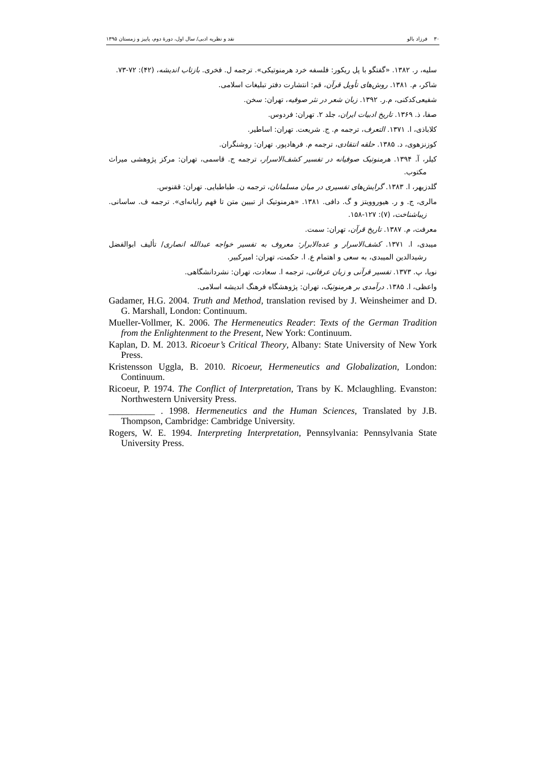۳۰ فرزاد بالو نقد و نظریه ادبی/ سال اول، دورهٔ دوم، پاییز و زمستان ۱۳۹۵
سلیه، ر. ۱۳۸۲. «گفتگو با پل ریکور: فلسفه خرد هرمنوتیکی». ترجمه ل. فخری. بازتاب اندیشه، (۴۲): ۷۲-۷۳.
شاکر، م. ۱۳۸۱. روش‌های تأویل قرآن، قم: انتشارت دفتر تبلیغات اسلامی.
شفیعی‌کدکنی، م.ر. ۱۳۹۲. زبان شعر در نثر صوفیه، تهران: سخن.
صفا، ذ. ۱۳۶۹. تاریخ ادبیات ایران، جلد ۲. تهران: فردوس.
کلاباذی، ا. ۱۳۷۱. التعرف، ترجمه م. ج. شریعت. تهران: اساطیر.
کوزنزهوی، د. ۱۳۸۵. حلقه انتقادی، ترجمه م. فرهادپور. تهران: روشنگران.
کیلر، آ. ۱۳۹۴. هرمنوتیک صوفیانه در تفسیر کشف‌الاسرار، ترجمه ج. قاسمی، تهران: مرکز پژوهشی میراث مکتوب.
گلدزیهر، ا. ۱۳۸۳. گرایش‌های تفسیری در میان مسلمانان، ترجمه ن. طباطبایی. تهران: ققنوس.
مالری، ج. و ر. هیوروویتز و گ. دافی. ۱۳۸۱. «هرمنوتیک از تبیین متن تا فهم رایانه‌ای». ترجمه ف. ساسانی. زیباشناخت، (۷): ۱۲۷-۱۵۸.
معرفت، م. ۱۳۸۷. تاریخ قرآن، تهران: سمت.
میبدی، ا. ۱۳۷۱. کشف‌الاسرار و عده‌الابرار: معروف به تفسیر خواجه عبدالله انصاری/ تألیف ابوالفضل رشیدالدین المیبدی، به سعی و اهتمام ع. ا. حکمت، تهران: امیرکبیر.
نویا، پ. ۱۳۷۳. تفسیر قرآنی و زبان عرفانی، ترجمه ا. سعادت، تهران: نشردانشگاهی.
واعظی، ا. ۱۳۸۵. درآمدی بر هرمنوتیک، تهران: پژوهشگاه فرهنگ اندیشه اسلامی.
Gadamer, H.G. 2004. Truth and Method, translation revised by J. Weinsheimer and D. G. Marshall, London: Continuum.
Mueller-Vollmer, K. 2006. The Hermeneutics Reader: Texts of the German Tradition from the Enlightenment to the Present, New York: Continuum.
Kaplan, D. M. 2013. Ricoeur’s Critical Theory, Albany: State University of New York Press.
Kristensson Uggla, B. 2010. Ricoeur, Hermeneutics and Globalization, London: Continuum.
Ricoeur, P. 1974. The Conflict of Interpretation, Trans by K. Mclaughling. Evanston: Northwestern University Press.
__________ . 1998. Hermeneutics and the Human Sciences, Translated by J.B. Thompson, Cambridge: Cambridge University.
Rogers, W. E. 1994. Interpreting Interpretation, Pennsylvania: Pennsylvania State University Press.